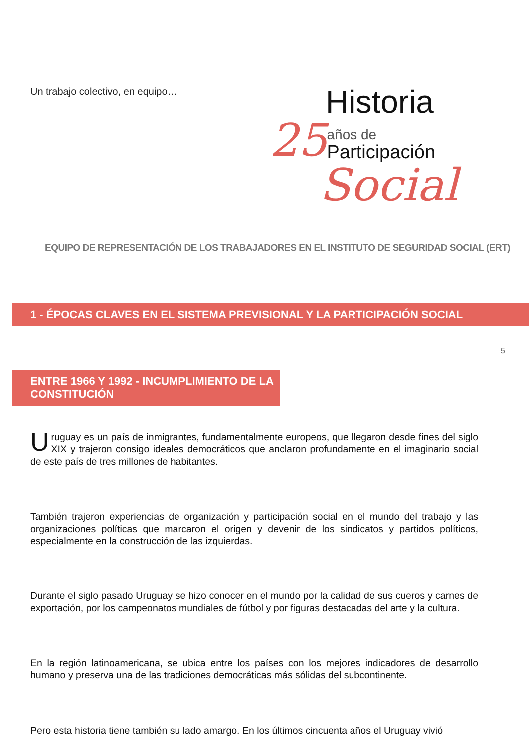Un trabajo colectivo, en equipo…
Historia
25 años de
Participación
Social
EQUIPO DE REPRESENTACIÓN DE LOS TRABAJADORES EN EL INSTITUTO DE SEGURIDAD SOCIAL (ERT)
1 - ÉPOCAS CLAVES EN EL SISTEMA PREVISIONAL Y LA PARTICIPACIÓN SOCIAL
5
ENTRE 1966 Y 1992 - INCUMPLIMIENTO DE LA CONSTITUCIÓN
Uruguay es un país de inmigrantes, fundamentalmente europeos, que llegaron desde fines del siglo XIX y trajeron consigo ideales democráticos que anclaron profundamente en el imaginario social de este país de tres millones de habitantes.
También trajeron experiencias de organización y participación social en el mundo del trabajo y las organizaciones políticas que marcaron el origen y devenir de los sindicatos y partidos políticos, especialmente en la construcción de las izquierdas.
Durante el siglo pasado Uruguay se hizo conocer en el mundo por la calidad de sus cueros y carnes de exportación, por los campeonatos mundiales de fútbol y por figuras destacadas del arte y la cultura.
En la región latinoamericana, se ubica entre los países con los mejores indicadores de desarrollo humano y preserva una de las tradiciones democráticas más sólidas del subcontinente.
Pero esta historia tiene también su lado amargo. En los últimos cincuenta años el Uruguay vivió